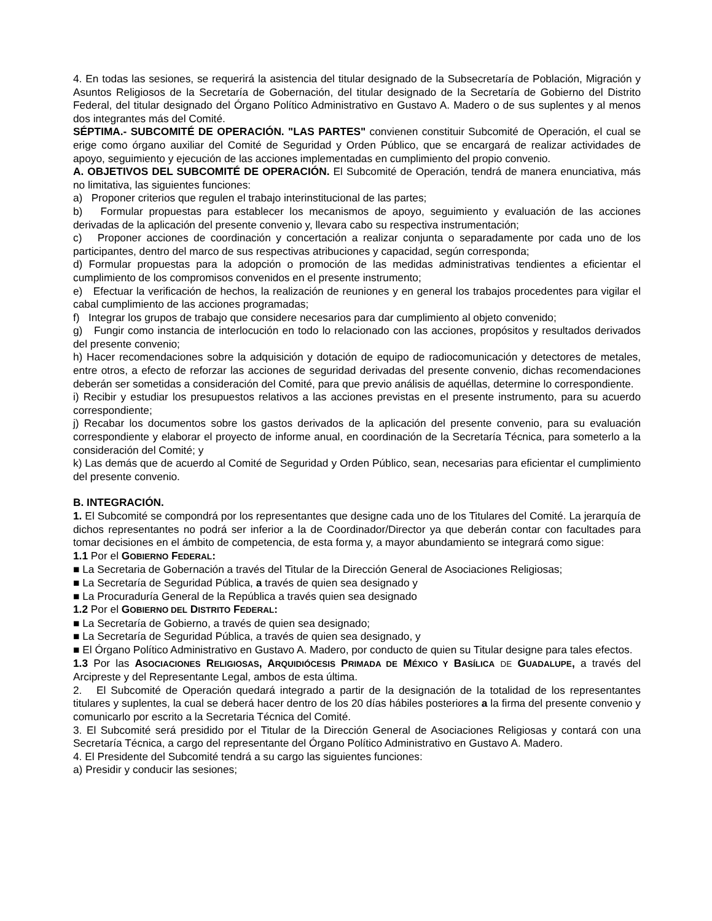4. En todas las sesiones, se requerirá la asistencia del titular designado de la Subsecretaría de Población, Migración y Asuntos Religiosos de la Secretaría de Gobernación, del titular designado de la Secretaría de Gobierno del Distrito Federal, del titular designado del Órgano Político Administrativo en Gustavo A. Madero o de sus suplentes y al menos dos integrantes más del Comité.
SÉPTIMA.- SUBCOMITÉ DE OPERACIÓN. "LAS PARTES" convienen constituir Subcomité de Operación, el cual se erige como órgano auxiliar del Comité de Seguridad y Orden Público, que se encargará de realizar actividades de apoyo, seguimiento y ejecución de las acciones implementadas en cumplimiento del propio convenio.
A. OBJETIVOS DEL SUBCOMITÉ DE OPERACIÓN. El Subcomité de Operación, tendrá de manera enunciativa, más no limitativa, las siguientes funciones:
a) Proponer criterios que regulen el trabajo interinstitucional de las partes;
b) Formular propuestas para establecer los mecanismos de apoyo, seguimiento y evaluación de las acciones derivadas de la aplicación del presente convenio y, llevara cabo su respectiva instrumentación;
c) Proponer acciones de coordinación y concertación a realizar conjunta o separadamente por cada uno de los participantes, dentro del marco de sus respectivas atribuciones y capacidad, según corresponda;
d) Formular propuestas para la adopción o promoción de las medidas administrativas tendientes a eficientar el cumplimiento de los compromisos convenidos en el presente instrumento;
e) Efectuar la verificación de hechos, la realización de reuniones y en general los trabajos procedentes para vigilar el cabal cumplimiento de las acciones programadas;
f) Integrar los grupos de trabajo que considere necesarios para dar cumplimiento al objeto convenido;
g) Fungir como instancia de interlocución en todo lo relacionado con las acciones, propósitos y resultados derivados del presente convenio;
h) Hacer recomendaciones sobre la adquisición y dotación de equipo de radiocomunicación y detectores de metales, entre otros, a efecto de reforzar las acciones de seguridad derivadas del presente convenio, dichas recomendaciones deberán ser sometidas a consideración del Comité, para que previo análisis de aquéllas, determine lo correspondiente.
i) Recibir y estudiar los presupuestos relativos a las acciones previstas en el presente instrumento, para su acuerdo correspondiente;
j) Recabar los documentos sobre los gastos derivados de la aplicación del presente convenio, para su evaluación correspondiente y elaborar el proyecto de informe anual, en coordinación de la Secretaría Técnica, para someterlo a la consideración del Comité; y
k) Las demás que de acuerdo al Comité de Seguridad y Orden Público, sean, necesarias para eficientar el cumplimiento del presente convenio.
B. INTEGRACIÓN.
1. El Subcomité se compondrá por los representantes que designe cada uno de los Titulares del Comité. La jerarquía de dichos representantes no podrá ser inferior a la de Coordinador/Director ya que deberán contar con facultades para tomar decisiones en el ámbito de competencia, de esta forma y, a mayor abundamiento se integrará como sigue:
1.1 Por el GOBIERNO FEDERAL:
■ La Secretaria de Gobernación a través del Titular de la Dirección General de Asociaciones Religiosas;
■ La Secretaría de Seguridad Pública, a través de quien sea designado y
■ La Procuraduría General de la República a través quien sea designado
1.2 Por el GOBIERNO DEL DISTRITO FEDERAL:
■ La Secretaría de Gobierno, a través de quien sea designado;
■ La Secretaría de Seguridad Pública, a través de quien sea designado, y
■ El Órgano Político Administrativo en Gustavo A. Madero, por conducto de quien su Titular designe para tales efectos.
1.3 Por las ASOCIACIONES RELIGIOSAS, ARQUIDIÓCESIS PRIMADA DE MÉXICO Y BASÍLICA DE GUADALUPE, a través del Arcipreste y del Representante Legal, ambos de esta última.
2. El Subcomité de Operación quedará integrado a partir de la designación de la totalidad de los representantes titulares y suplentes, la cual se deberá hacer dentro de los 20 días hábiles posteriores a la firma del presente convenio y comunicarlo por escrito a la Secretaria Técnica del Comité.
3. El Subcomité será presidido por el Titular de la Dirección General de Asociaciones Religiosas y contará con una Secretaría Técnica, a cargo del representante del Órgano Político Administrativo en Gustavo A. Madero.
4. El Presidente del Subcomité tendrá a su cargo las siguientes funciones:
a) Presidir y conducir las sesiones;